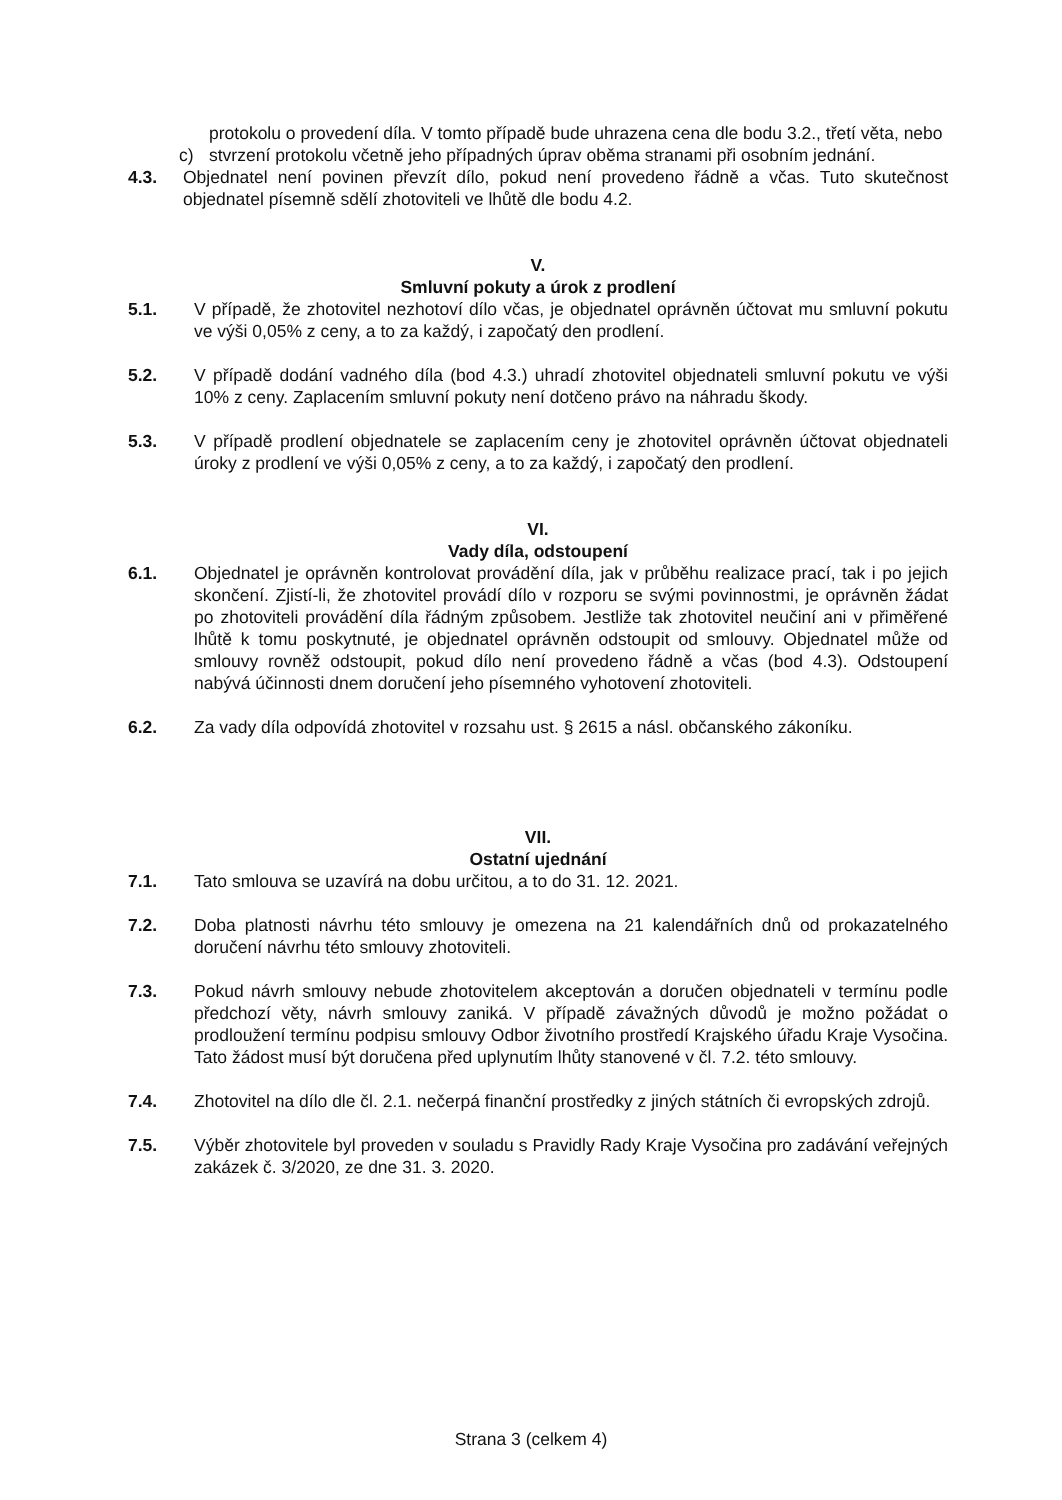protokolu o provedení díla. V tomto případě bude uhrazena cena dle bodu 3.2., třetí věta, nebo
c) stvrzení protokolu včetně jeho případných úprav oběma stranami při osobním jednání.
4.3. Objednatel není povinen převzít dílo, pokud není provedeno řádně a včas. Tuto skutečnost objednatel písemně sdělí zhotoviteli ve lhůtě dle bodu 4.2.
V.
Smluvní pokuty a úrok z prodlení
5.1. V případě, že zhotovitel nezhotoví dílo včas, je objednatel oprávněn účtovat mu smluvní pokutu ve výši 0,05% z ceny, a to za každý, i započatý den prodlení.
5.2. V případě dodání vadného díla (bod 4.3.) uhradí zhotovitel objednateli smluvní pokutu ve výši 10% z ceny. Zaplacením smluvní pokuty není dotčeno právo na náhradu škody.
5.3. V případě prodlení objednatele se zaplacením ceny je zhotovitel oprávněn účtovat objednateli úroky z prodlení ve výši 0,05% z ceny, a to za každý, i započatý den prodlení.
VI.
Vady díla, odstoupení
6.1. Objednatel je oprávněn kontrolovat provádění díla, jak v průběhu realizace prací, tak i po jejich skončení. Zjistí-li, že zhotovitel provádí dílo v rozporu se svými povinnostmi, je oprávněn žádat po zhotoviteli provádění díla řádným způsobem. Jestliže tak zhotovitel neučiní ani v přiměřené lhůtě k tomu poskytnuté, je objednatel oprávněn odstoupit od smlouvy. Objednatel může od smlouvy rovněž odstoupit, pokud dílo není provedeno řádně a včas (bod 4.3). Odstoupení nabývá účinnosti dnem doručení jeho písemného vyhotovení zhotoviteli.
6.2. Za vady díla odpovídá zhotovitel v rozsahu ust. § 2615 a násl. občanského zákoníku.
VII.
Ostatní ujednání
7.1. Tato smlouva se uzavírá na dobu určitou, a to do 31. 12. 2021.
7.2. Doba platnosti návrhu této smlouvy je omezena na 21 kalendářních dnů od prokazatelného doručení návrhu této smlouvy zhotoviteli.
7.3. Pokud návrh smlouvy nebude zhotovitelem akceptován a doručen objednateli v termínu podle předchozí věty, návrh smlouvy zaniká. V případě závažných důvodů je možno požádat o prodloužení termínu podpisu smlouvy Odbor životního prostředí Krajského úřadu Kraje Vysočina. Tato žádost musí být doručena před uplynutím lhůty stanovené v čl. 7.2. této smlouvy.
7.4. Zhotovitel na dílo dle čl. 2.1. nečerpá finanční prostředky z jiných státních či evropských zdrojů.
7.5. Výběr zhotovitele byl proveden v souladu s Pravidly Rady Kraje Vysočina pro zadávání veřejných zakázek č. 3/2020, ze dne 31. 3. 2020.
Strana 3 (celkem 4)